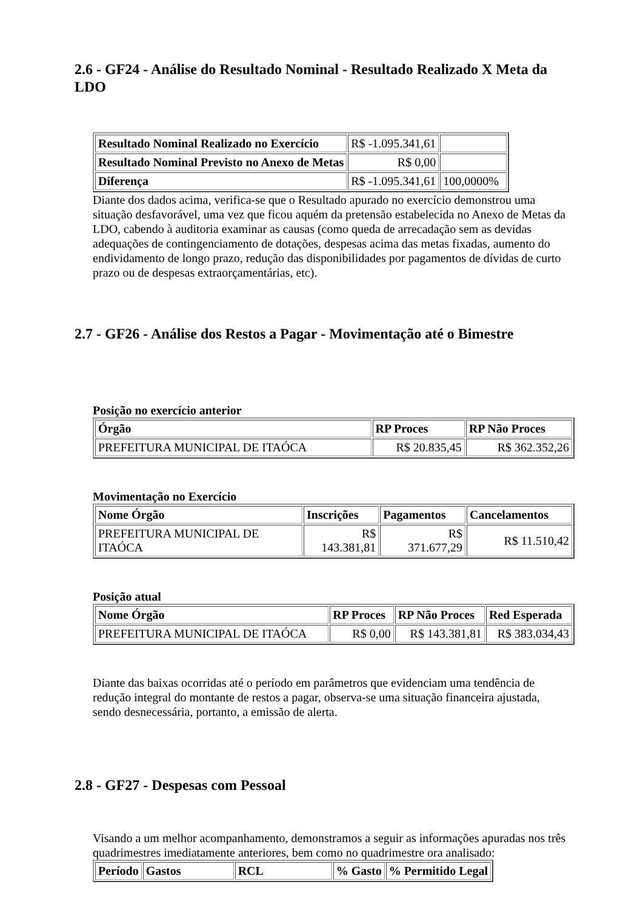2.6 - GF24 - Análise do Resultado Nominal - Resultado Realizado X Meta da LDO
| Resultado Nominal Realizado no Exercício | R$ -1.095.341,61 | |
| Resultado Nominal Previsto no Anexo de Metas | R$ 0,00 | |
| Diferença | R$ -1.095.341,61 | 100,0000% |
Diante dos dados acima, verifica-se que o Resultado apurado no exercício demonstrou uma situação desfavorável, uma vez que ficou aquém da pretensão estabelecida no Anexo de Metas da LDO, cabendo à auditoria examinar as causas (como queda de arrecadação sem as devidas adequações de contingenciamento de dotações, despesas acima das metas fixadas, aumento do endividamento de longo prazo, redução das disponibilidades por pagamentos de dívidas de curto prazo ou de despesas extraorçamentárias, etc).
2.7 - GF26 - Análise dos Restos a Pagar - Movimentação até o Bimestre
Posição no exercício anterior
| Órgão | RP Proces | RP Não Proces |
| --- | --- | --- |
| PREFEITURA MUNICIPAL DE ITAÓCA | R$ 20.835,45 | R$ 362.352,26 |
Movimentação no Exercício
| Nome Órgão | Inscrições | Pagamentos | Cancelamentos |
| --- | --- | --- | --- |
| PREFEITURA MUNICIPAL DE ITAÓCA | R$ 143.381,81 | R$ 371.677,29 | R$ 11.510,42 |
Posição atual
| Nome Órgão | RP Proces | RP Não Proces | Red Esperada |
| --- | --- | --- | --- |
| PREFEITURA MUNICIPAL DE ITAÓCA | R$ 0,00 | R$ 143.381,81 | R$ 383.034,43 |
Diante das baixas ocorridas até o período em parâmetros que evidenciam uma tendência de redução integral do montante de restos a pagar, observa-se uma situação financeira ajustada, sendo desnecessária, portanto, a emissão de alerta.
2.8 - GF27 - Despesas com Pessoal
Visando a um melhor acompanhamento, demonstramos a seguir as informações apuradas nos três quadrimestres imediatamente anteriores, bem como no quadrimestre ora analisado:
| Período | Gastos | RCL | % Gasto | % Permitido Legal |
| --- | --- | --- | --- | --- |